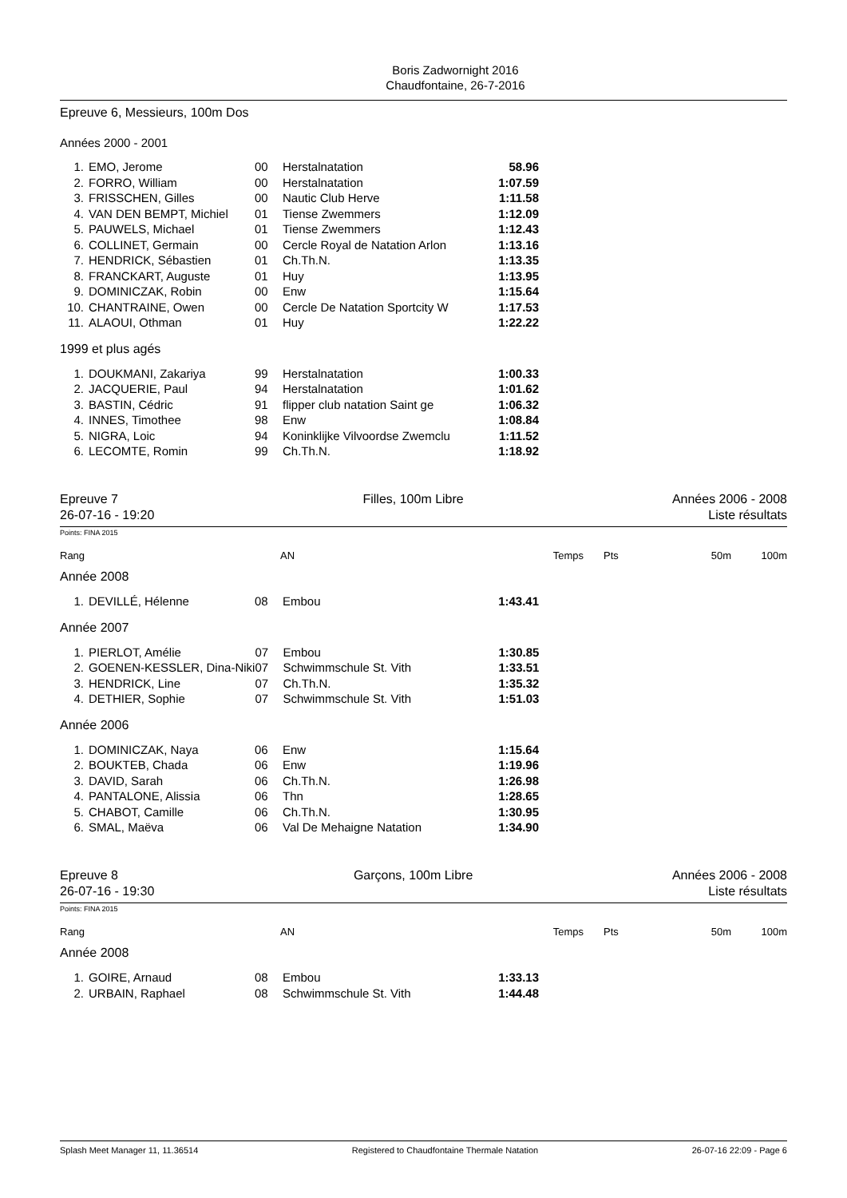Boris Zadwornight 2016
Chaudfontaine, 26-7-2016
Epreuve 6, Messieurs, 100m Dos
Années 2000 - 2001
| 1. | EMO, Jerome | 00 | Herstalnatation | 58.96 |
| 2. | FORRO, William | 00 | Herstalnatation | 1:07.59 |
| 3. | FRISSCHEN, Gilles | 00 | Nautic Club Herve | 1:11.58 |
| 4. | VAN DEN BEMPT, Michiel | 01 | Tiense Zwemmers | 1:12.09 |
| 5. | PAUWELS, Michael | 01 | Tiense Zwemmers | 1:12.43 |
| 6. | COLLINET, Germain | 00 | Cercle Royal de Natation Arlon | 1:13.16 |
| 7. | HENDRICK, Sébastien | 01 | Ch.Th.N. | 1:13.35 |
| 8. | FRANCKART, Auguste | 01 | Huy | 1:13.95 |
| 9. | DOMINICZAK, Robin | 00 | Enw | 1:15.64 |
| 10. | CHANTRAINE, Owen | 00 | Cercle De Natation Sportcity W | 1:17.53 |
| 11. | ALAOUI, Othman | 01 | Huy | 1:22.22 |
1999 et plus agés
| 1. | DOUKMANI, Zakariya | 99 | Herstalnatation | 1:00.33 |
| 2. | JACQUERIE, Paul | 94 | Herstalnatation | 1:01.62 |
| 3. | BASTIN, Cédric | 91 | flipper club natation Saint ge | 1:06.32 |
| 4. | INNES, Timothee | 98 | Enw | 1:08.84 |
| 5. | NIGRA, Loic | 94 | Koninklijke Vilvoordse Zwemclu | 1:11.52 |
| 6. | LECOMTE, Romin | 99 | Ch.Th.N. | 1:18.92 |
Epreuve 7
26-07-16 - 19:20
Filles, 100m Libre Années 2006 - 2008
Liste résultats
Points: FINA 2015
| Rang | AN | | Temps | Pts | 50m | 100m |
Année 2008
| 1. | DEVILLÉ, Hélenne | 08 | Embou | 1:43.41 |
Année 2007
| 1. | PIERLOT, Amélie | 07 | Embou | 1:30.85 |
| 2. | GOENEN-KESSLER, Dina-Niki | 07 | Schwimmschule St. Vith | 1:33.51 |
| 3. | HENDRICK, Line | 07 | Ch.Th.N. | 1:35.32 |
| 4. | DETHIER, Sophie | 07 | Schwimmschule St. Vith | 1:51.03 |
Année 2006
| 1. | DOMINICZAK, Naya | 06 | Enw | 1:15.64 |
| 2. | BOUKTEB, Chada | 06 | Enw | 1:19.96 |
| 3. | DAVID, Sarah | 06 | Ch.Th.N. | 1:26.98 |
| 4. | PANTALONE, Alissia | 06 | Thn | 1:28.65 |
| 5. | CHABOT, Camille | 06 | Ch.Th.N. | 1:30.95 |
| 6. | SMAL, Maëva | 06 | Val De Mehaigne Natation | 1:34.90 |
Epreuve 8
26-07-16 - 19:30
Garçons, 100m Libre Années 2006 - 2008
Liste résultats
Points: FINA 2015
| Rang | AN | | Temps | Pts | 50m | 100m |
Année 2008
| 1. | GOIRE, Arnaud | 08 | Embou | 1:33.13 |
| 2. | URBAIN, Raphael | 08 | Schwimmschule St. Vith | 1:44.48 |
Splash Meet Manager 11, 11.36514 Registered to Chaudfontaine Thermale Natation 26-07-16 22:09 - Page 6